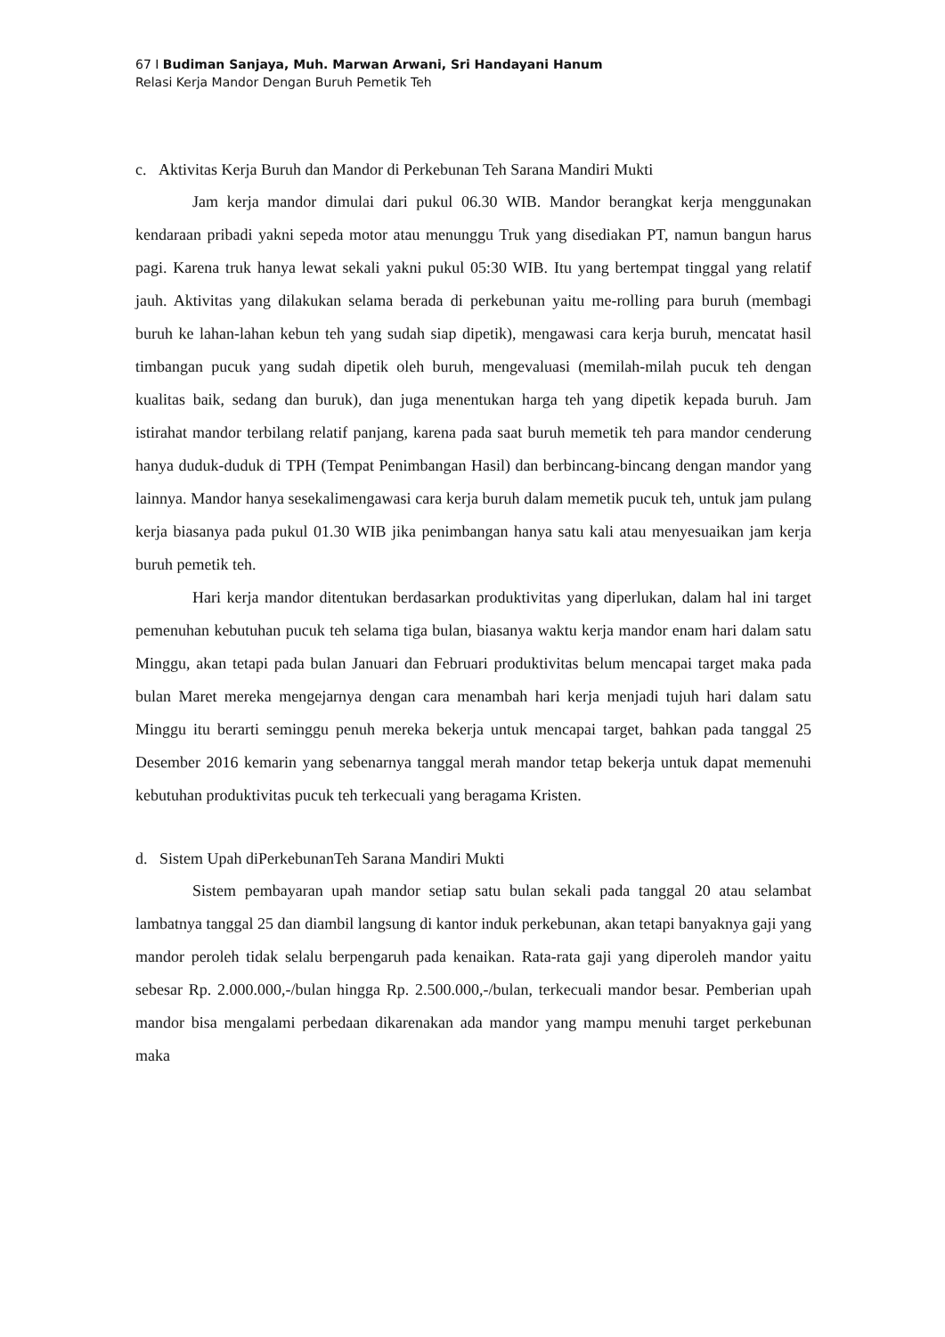67 I Budiman Sanjaya, Muh. Marwan Arwani, Sri Handayani Hanum
Relasi Kerja Mandor Dengan Buruh Pemetik Teh
c. Aktivitas Kerja Buruh dan Mandor di Perkebunan Teh Sarana Mandiri Mukti
Jam kerja mandor dimulai dari pukul 06.30 WIB. Mandor berangkat kerja menggunakan kendaraan pribadi yakni sepeda motor atau menunggu Truk yang disediakan PT, namun bangun harus pagi. Karena truk hanya lewat sekali yakni pukul 05:30 WIB. Itu yang bertempat tinggal yang relatif jauh. Aktivitas yang dilakukan selama berada di perkebunan yaitu me-rolling para buruh (membagi buruh ke lahan-lahan kebun teh yang sudah siap dipetik), mengawasi cara kerja buruh, mencatat hasil timbangan pucuk yang sudah dipetik oleh buruh, mengevaluasi (memilah-milah pucuk teh dengan kualitas baik, sedang dan buruk), dan juga menentukan harga teh yang dipetik kepada buruh. Jam istirahat mandor terbilang relatif panjang, karena pada saat buruh memetik teh para mandor cenderung hanya duduk-duduk di TPH (Tempat Penimbangan Hasil) dan berbincang-bincang dengan mandor yang lainnya. Mandor hanya sesekalimengawasi cara kerja buruh dalam memetik pucuk teh, untuk jam pulang kerja biasanya pada pukul 01.30 WIB jika penimbangan hanya satu kali atau menyesuaikan jam kerja buruh pemetik teh.
Hari kerja mandor ditentukan berdasarkan produktivitas yang diperlukan, dalam hal ini target pemenuhan kebutuhan pucuk teh selama tiga bulan, biasanya waktu kerja mandor enam hari dalam satu Minggu, akan tetapi pada bulan Januari dan Februari produktivitas belum mencapai target maka pada bulan Maret mereka mengejarnya dengan cara menambah hari kerja menjadi tujuh hari dalam satu Minggu itu berarti seminggu penuh mereka bekerja untuk mencapai target, bahkan pada tanggal 25 Desember 2016 kemarin yang sebenarnya tanggal merah mandor tetap bekerja untuk dapat memenuhi kebutuhan produktivitas pucuk teh terkecuali yang beragama Kristen.
d. Sistem Upah diPerkebunanTeh Sarana Mandiri Mukti
Sistem pembayaran upah mandor setiap satu bulan sekali pada tanggal 20 atau selambat lambatnya tanggal 25 dan diambil langsung di kantor induk perkebunan, akan tetapi banyaknya gaji yang mandor peroleh tidak selalu berpengaruh pada kenaikan. Rata-rata gaji yang diperoleh mandor yaitu sebesar Rp. 2.000.000,-/bulan hingga Rp. 2.500.000,-/bulan, terkecuali mandor besar. Pemberian upah mandor bisa mengalami perbedaan dikarenakan ada mandor yang mampu menuhi target perkebunan maka